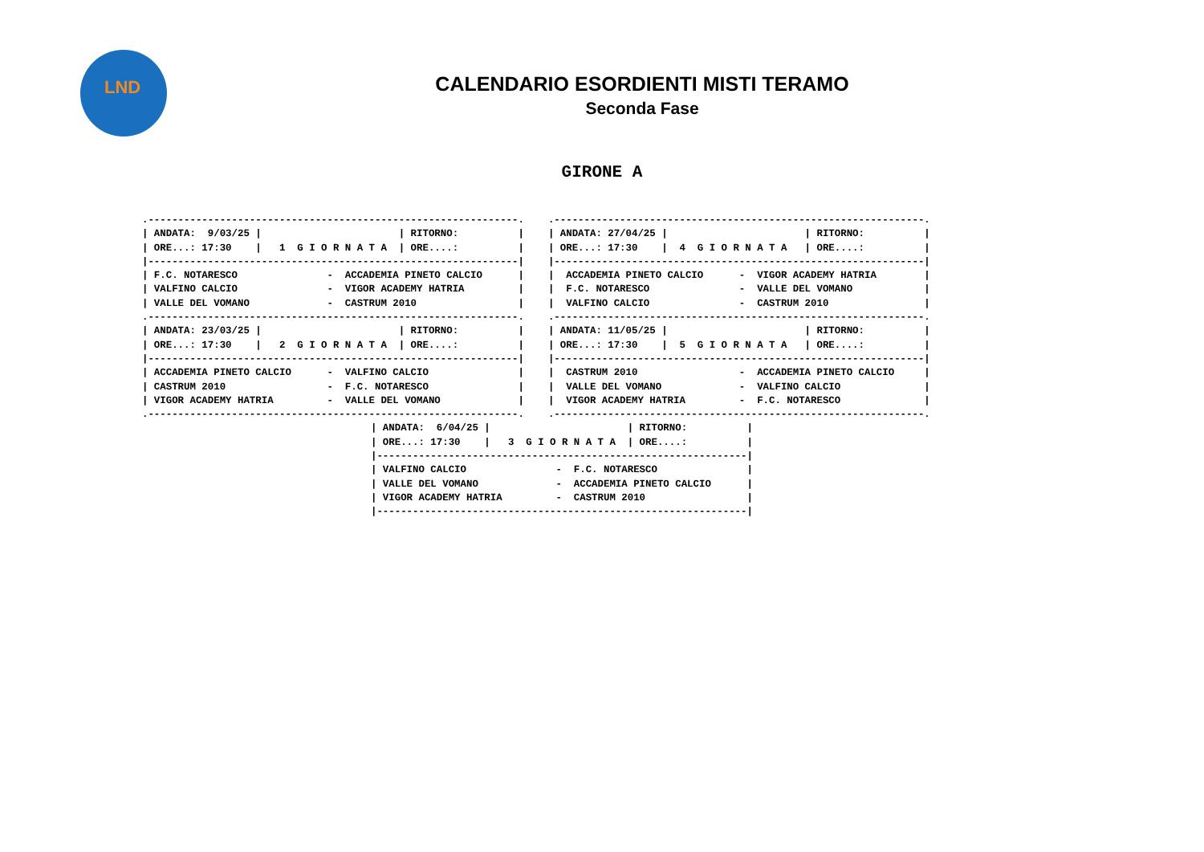LND
CALENDARIO ESORDIENTI MISTI TERAMO
Seconda Fase
GIRONE A
.--------------------------------------------------------------.
| ANDATA:  9/03/25 |                       | RITORNO:          |
| ORE...: 17:30    |   1  G I O R N A T A  | ORE....:          |
|--------------------------------------------------------------|
| F.C. NOTARESCO               -  ACCADEMIA PINETO CALCIO      |
| VALFINO CALCIO               -  VIGOR ACADEMY HATRIA         |
| VALLE DEL VOMANO             -  CASTRUM 2010                 |
.--------------------------------------------------------------.
| ANDATA: 23/03/25 |                       | RITORNO:          |
| ORE...: 17:30    |   2  G I O R N A T A  | ORE....:          |
|--------------------------------------------------------------|
| ACCADEMIA PINETO CALCIO      -  VALFINO CALCIO               |
| CASTRUM 2010                 -  F.C. NOTARESCO               |
| VIGOR ACADEMY HATRIA         -  VALLE DEL VOMANO             |
.--------------------------------------------------------------.
.--------------------------------------------------------------.
| ANDATA: 27/04/25 |                       | RITORNO:          |
| ORE...: 17:30    |  4  G I O R N A T A   | ORE....:          |
|--------------------------------------------------------------|
|  ACCADEMIA PINETO CALCIO      -  VIGOR ACADEMY HATRIA        |
|  F.C. NOTARESCO               -  VALLE DEL VOMANO            |
|  VALFINO CALCIO               -  CASTRUM 2010                |
.--------------------------------------------------------------.
| ANDATA: 11/05/25 |                       | RITORNO:          |
| ORE...: 17:30    |  5  G I O R N A T A   | ORE....:          |
|--------------------------------------------------------------|
|  CASTRUM 2010                 -  ACCADEMIA PINETO CALCIO     |
|  VALLE DEL VOMANO             -  VALFINO CALCIO              |
|  VIGOR ACADEMY HATRIA         -  F.C. NOTARESCO              |
.--------------------------------------------------------------.
| ANDATA:  6/04/25 |                       | RITORNO:          |
| ORE...: 17:30    |   3  G I O R N A T A  | ORE....:          |
|--------------------------------------------------------------|
| VALFINO CALCIO               -  F.C. NOTARESCO               |
| VALLE DEL VOMANO             -  ACCADEMIA PINETO CALCIO      |
| VIGOR ACADEMY HATRIA         -  CASTRUM 2010                 |
|--------------------------------------------------------------|